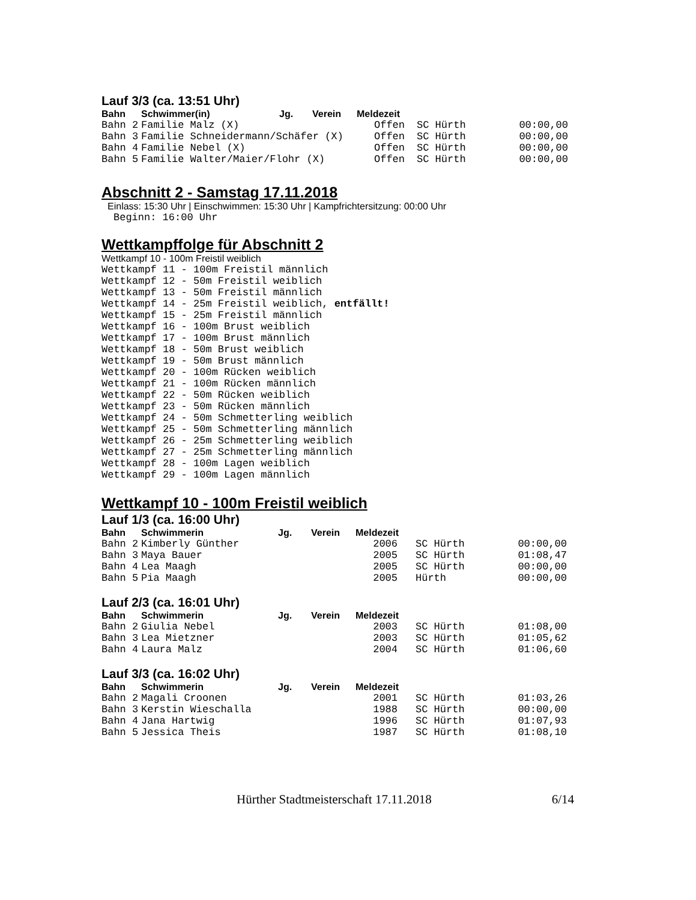Lauf 3/3 (ca. 13:51 Uhr)
| Bahn | Schwimmer(in) | Jg. | Verein | Meldezeit | | |
| --- | --- | --- | --- | --- | --- | --- |
| Bahn 2 | Familie Malz (X) | | | Offen | SC Hürth | 00:00,00 |
| Bahn 3 | Familie Schneidermann/Schäfer (X) | | | Offen | SC Hürth | 00:00,00 |
| Bahn 4 | Familie Nebel (X) | | | Offen | SC Hürth | 00:00,00 |
| Bahn 5 | Familie Walter/Maier/Flohr (X) | | | Offen | SC Hürth | 00:00,00 |
Abschnitt 2 - Samstag 17.11.2018
Einlass: 15:30 Uhr | Einschwimmen: 15:30 Uhr | Kampfrichtersitzung: 00:00 Uhr
Beginn: 16:00 Uhr
Wettkampffolge für Abschnitt 2
Wettkampf 10 - 100m Freistil weiblich
Wettkampf 11 - 100m Freistil männlich
Wettkampf 12 - 50m Freistil weiblich
Wettkampf 13 - 50m Freistil männlich
Wettkampf 14 - 25m Freistil weiblich, entfällt!
Wettkampf 15 - 25m Freistil männlich
Wettkampf 16 - 100m Brust weiblich
Wettkampf 17 - 100m Brust männlich
Wettkampf 18 - 50m Brust weiblich
Wettkampf 19 - 50m Brust männlich
Wettkampf 20 - 100m Rücken weiblich
Wettkampf 21 - 100m Rücken männlich
Wettkampf 22 - 50m Rücken weiblich
Wettkampf 23 - 50m Rücken männlich
Wettkampf 24 - 50m Schmetterling weiblich
Wettkampf 25 - 50m Schmetterling männlich
Wettkampf 26 - 25m Schmetterling weiblich
Wettkampf 27 - 25m Schmetterling männlich
Wettkampf 28 - 100m Lagen weiblich
Wettkampf 29 - 100m Lagen männlich
Wettkampf 10 - 100m Freistil weiblich
Lauf 1/3 (ca. 16:00 Uhr)
| Bahn | Schwimmerin | Jg. | Verein | Meldezeit | | |
| --- | --- | --- | --- | --- | --- | --- |
| Bahn 2 | Kimberly Günther | | | 2006 | SC Hürth | 00:00,00 |
| Bahn 3 | Maya Bauer | | | 2005 | SC Hürth | 01:08,47 |
| Bahn 4 | Lea Maagh | | | 2005 | SC Hürth | 00:00,00 |
| Bahn 5 | Pia Maagh | | | 2005 | Hürth | 00:00,00 |
Lauf 2/3 (ca. 16:01 Uhr)
| Bahn | Schwimmerin | Jg. | Verein | Meldezeit | | |
| --- | --- | --- | --- | --- | --- | --- |
| Bahn 2 | Giulia Nebel | | | 2003 | SC Hürth | 01:08,00 |
| Bahn 3 | Lea Mietzner | | | 2003 | SC Hürth | 01:05,62 |
| Bahn 4 | Laura Malz | | | 2004 | SC Hürth | 01:06,60 |
Lauf 3/3 (ca. 16:02 Uhr)
| Bahn | Schwimmerin | Jg. | Verein | Meldezeit | | |
| --- | --- | --- | --- | --- | --- | --- |
| Bahn 2 | Magali Croonen | | | 2001 | SC Hürth | 01:03,26 |
| Bahn 3 | Kerstin Wieschalla | | | 1988 | SC Hürth | 00:00,00 |
| Bahn 4 | Jana Hartwig | | | 1996 | SC Hürth | 01:07,93 |
| Bahn 5 | Jessica Theis | | | 1987 | SC Hürth | 01:08,10 |
Hürther Stadtmeisterschaft 17.11.2018 6/14